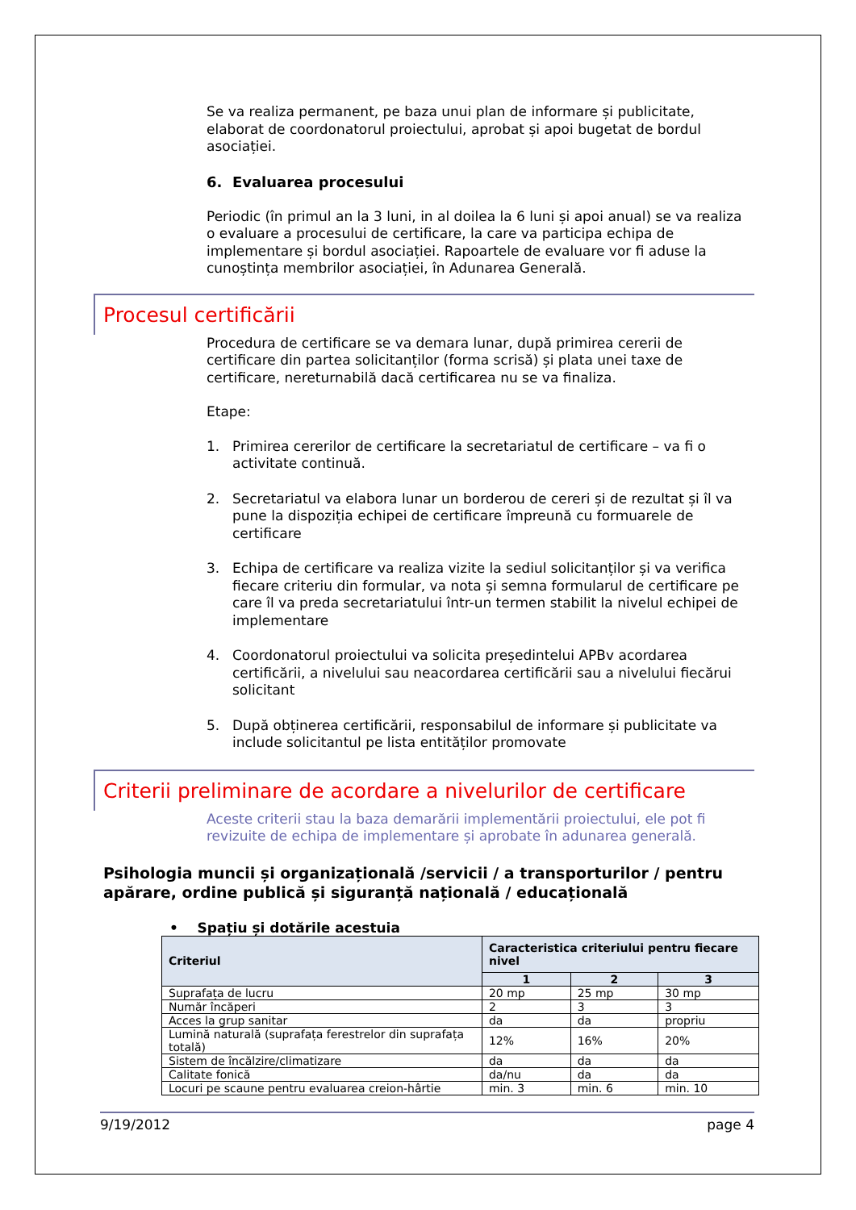Se va realiza permanent, pe baza unui plan de informare și publicitate, elaborat de coordonatorul proiectului, aprobat și apoi bugetat de bordul asociației.
6. Evaluarea procesului
Periodic (în primul an la 3 luni, in al doilea la 6 luni și apoi anual) se va realiza o evaluare a procesului de certificare, la care va participa echipa de implementare și bordul asociației. Rapoartele de evaluare vor fi aduse la cunoștința membrilor asociației, în Adunarea Generală.
Procesul certificării
Procedura de certificare se va demara lunar, după primirea cererii de certificare din partea solicitanților (forma scrisă) și plata unei taxe de certificare, nereturnabilă dacă certificarea nu se va finaliza.
Etape:
1. Primirea cererilor de certificare la secretariatul de certificare – va fi o activitate continuă.
2. Secretariatul va elabora lunar un borderou de cereri și de rezultat și îl va pune la dispoziția echipei de certificare împreună cu formuarele de certificare
3. Echipa de certificare va realiza vizite la sediul solicitanților și va verifica fiecare criteriu din formular, va nota și semna formularul de certificare pe care îl va preda secretariatului într-un termen stabilit la nivelul echipei de implementare
4. Coordonatorul proiectului va solicita președintelui APBv acordarea certificării, a nivelului sau neacordarea certificării sau a nivelului fiecărui solicitant
5. După obținerea certificării, responsabilul de informare și publicitate va include solicitantul pe lista entităților promovate
Criterii preliminare de acordare a nivelurilor de certificare
Aceste criterii stau la baza demarării implementării proiectului, ele pot fi revizuite de echipa de implementare și aprobate în adunarea generală.
Psihologia muncii și organizațională /servicii / a transporturilor / pentru apărare, ordine publică și siguranță națională / educațională
• Spațiu și dotările acestuia
| Criteriul | Caracteristica criteriului pentru fiecare nivel | | |
| --- | --- | --- | --- |
| | 1 | 2 | 3 |
| Suprafața de lucru | 20 mp | 25 mp | 30 mp |
| Număr încăperi | 2 | 3 | 3 |
| Acces la grup sanitar | da | da | propriu |
| Lumină naturală (suprafața ferestrelor din suprafața totală) | 12% | 16% | 20% |
| Sistem de încălzire/climatizare | da | da | da |
| Calitate fonică | da/nu | da | da |
| Locuri pe scaune pentru evaluarea creion-hârtie | min. 3 | min. 6 | min. 10 |
9/19/2012 page 4